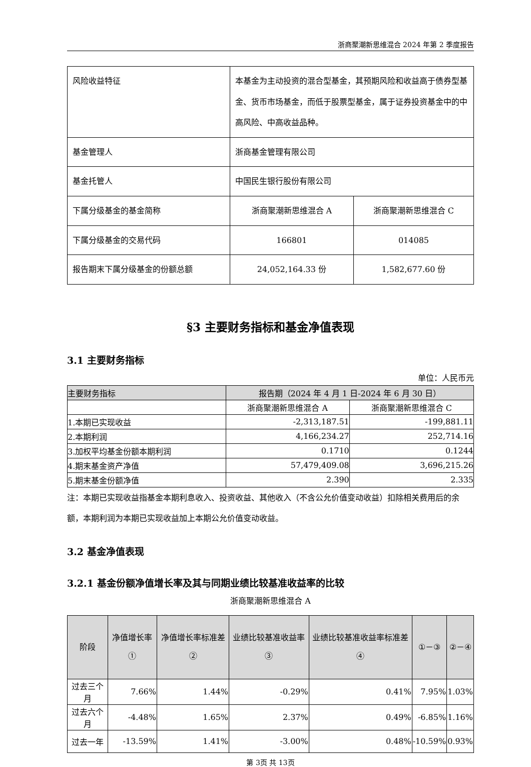浙商聚潮新思维混合 2024 年第 2 季度报告
| 风险收益特征 | 本基金为主动投资的混合型基金，其预期风险和收益高于债券型基金、货币市场基金，而低于股票型基金，属于证券投资基金中的中高风险、中高收益品种。 | |
| 基金管理人 | 浙商基金管理有限公司 | |
| 基金托管人 | 中国民生银行股份有限公司 | |
| 下属分级基金的基金简称 | 浙商聚潮新思维混合 A | 浙商聚潮新思维混合 C |
| 下属分级基金的交易代码 | 166801 | 014085 |
| 报告期末下属分级基金的份额总额 | 24,052,164.33 份 | 1,582,677.60 份 |
§3 主要财务指标和基金净值表现
3.1 主要财务指标
单位：人民币元
| 主要财务指标 | 报告期（2024 年 4 月 1 日-2024 年 6 月 30 日） | |
| | 浙商聚潮新思维混合 A | 浙商聚潮新思维混合 C |
| 1.本期已实现收益 | -2,313,187.51 | -199,881.11 |
| 2.本期利润 | 4,166,234.27 | 252,714.16 |
| 3.加权平均基金份额本期利润 | 0.1710 | 0.1244 |
| 4.期末基金资产净值 | 57,479,409.08 | 3,696,215.26 |
| 5.期末基金份额净值 | 2.390 | 2.335 |
注：本期已实现收益指基金本期利息收入、投资收益、其他收入（不含公允价值变动收益）扣除相关费用后的余额，本期利润为本期已实现收益加上本期公允价值变动收益。
3.2 基金净值表现
3.2.1 基金份额净值增长率及其与同期业绩比较基准收益率的比较
浙商聚潮新思维混合 A
| 阶段 | 净值增长率① | 净值增长率标准差② | 业绩比较基准收益率③ | 业绩比较基准收益率标准差④ | ①－③ | ②－④ |
| --- | --- | --- | --- | --- | --- | --- |
| 过去三个月 | 7.66% | 1.44% | -0.29% | 0.41% | 7.95% | 1.03% |
| 过去六个月 | -4.48% | 1.65% | 2.37% | 0.49% | -6.85% | 1.16% |
| 过去一年 | -13.59% | 1.41% | -3.00% | 0.48% | -10.59% | 0.93% |
第 3页 共 13页